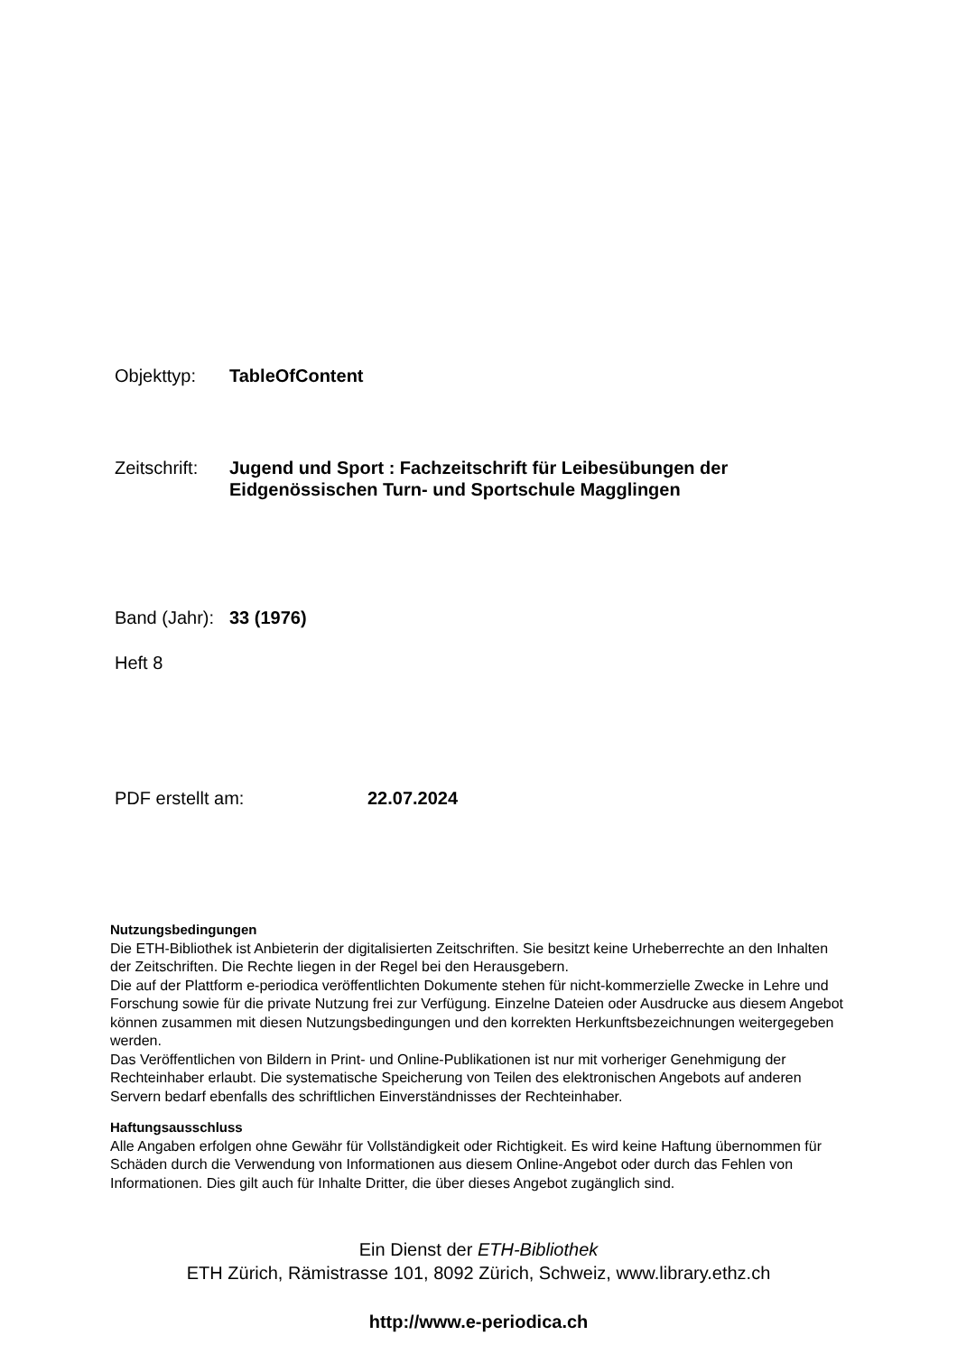Objekttyp: TableOfContent
Zeitschrift:
Jugend und Sport : Fachzeitschrift für Leibesübungen der
Eidgenössischen Turn- und Sportschule Magglingen
Band (Jahr):
33 (1976)
Heft 8
PDF erstellt am: 22.07.2024
Nutzungsbedingungen
Die ETH-Bibliothek ist Anbieterin der digitalisierten Zeitschriften. Sie besitzt keine Urheberrechte an den Inhalten der Zeitschriften. Die Rechte liegen in der Regel bei den Herausgebern.
Die auf der Plattform e-periodica veröffentlichten Dokumente stehen für nicht-kommerzielle Zwecke in Lehre und Forschung sowie für die private Nutzung frei zur Verfügung. Einzelne Dateien oder Ausdrucke aus diesem Angebot können zusammen mit diesen Nutzungsbedingungen und den korrekten Herkunftsbezeichnungen weitergegeben werden.
Das Veröffentlichen von Bildern in Print- und Online-Publikationen ist nur mit vorheriger Genehmigung der Rechteinhaber erlaubt. Die systematische Speicherung von Teilen des elektronischen Angebots auf anderen Servern bedarf ebenfalls des schriftlichen Einverständnisses der Rechteinhaber.
Haftungsausschluss
Alle Angaben erfolgen ohne Gewähr für Vollständigkeit oder Richtigkeit. Es wird keine Haftung übernommen für Schäden durch die Verwendung von Informationen aus diesem Online-Angebot oder durch das Fehlen von Informationen. Dies gilt auch für Inhalte Dritter, die über dieses Angebot zugänglich sind.
Ein Dienst der ETH-Bibliothek
ETH Zürich, Rämistrasse 101, 8092 Zürich, Schweiz, www.library.ethz.ch
http://www.e-periodica.ch